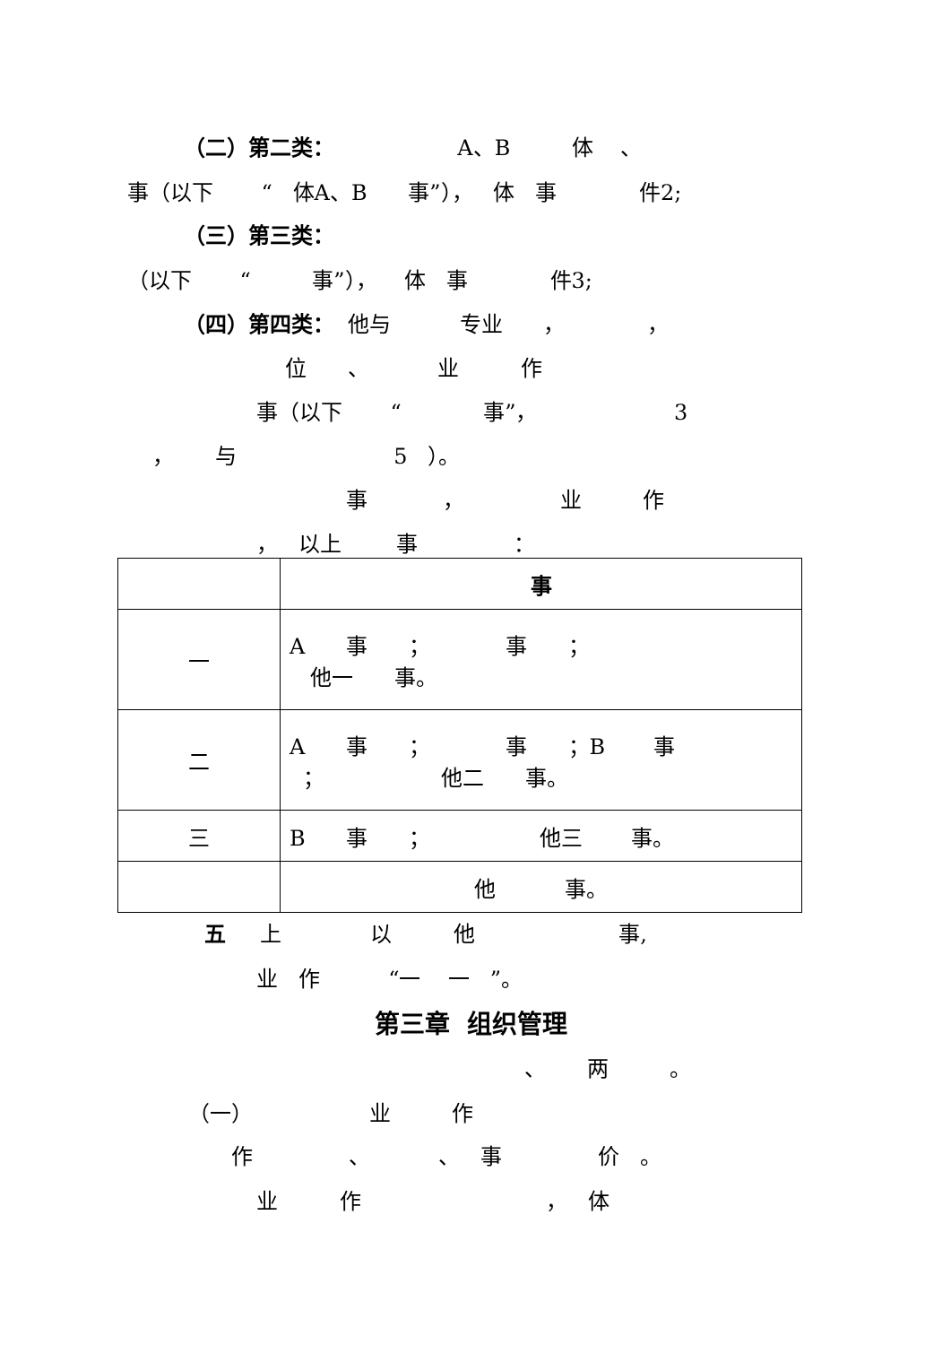（二）第二类： A、B 体 、
事（以下 “ 体A、B 事”）， 体 事 件2;
（三）第三类：
（以下 “ 事”）， 体 事 件3;
（四）第四类： 他与 专业 ， ，
位 、 业 作
事（以下 “ 事”， 3
， 与 5 ）。
事 ， 业 作
， 以上 事 ：
| | 事 |
| 一 | A 事 ； 事 ； 他一 事。 |
| 二 | A 事 ； 事 ；B 事 ； 他二 事。 |
| 三 | B 事 ； 他三 事。 |
| | 他 事。 |
五 上 以 他 事,
业 作 “一 一 ”。
第三章 组织管理
、 两 。
（一） 业 作
作 、 、 事 价 。
业 作 ， 体